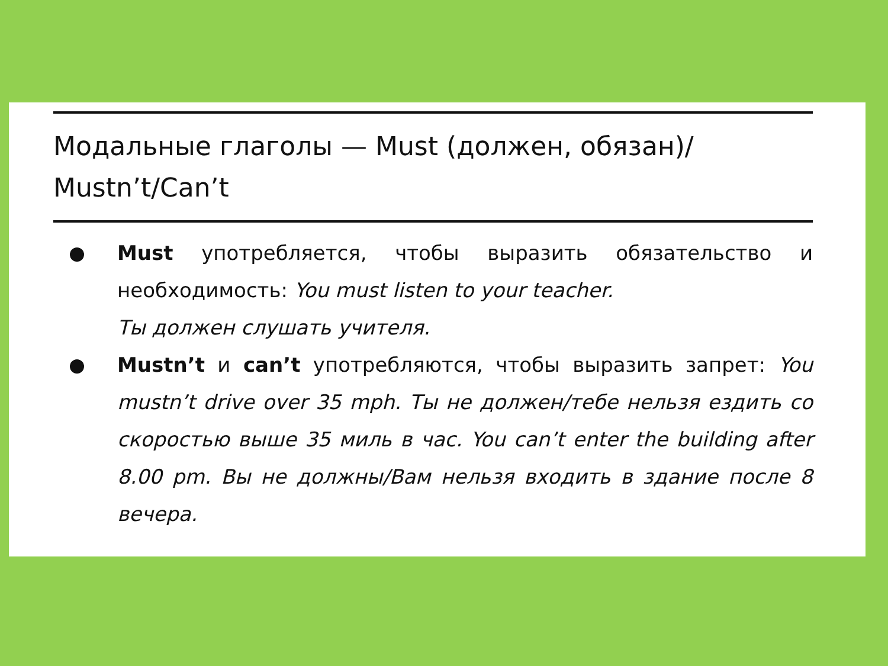Модальные глаголы — Must (должен, обязан)/
Mustn’t/Can’t
Must употребляется, чтобы выразить обязательство и необходимость: You must listen to your teacher.
Ты должен слушать учителя.
Mustn’t и can’t употребляются, чтобы выразить запрет: You mustn’t drive over 35 mph. Ты не должен/тебе нельзя ездить со скоростью выше 35 миль в час. You can’t enter the building after 8.00 pm. Вы не должны/Вам нельзя входить в здание после 8 вечера.